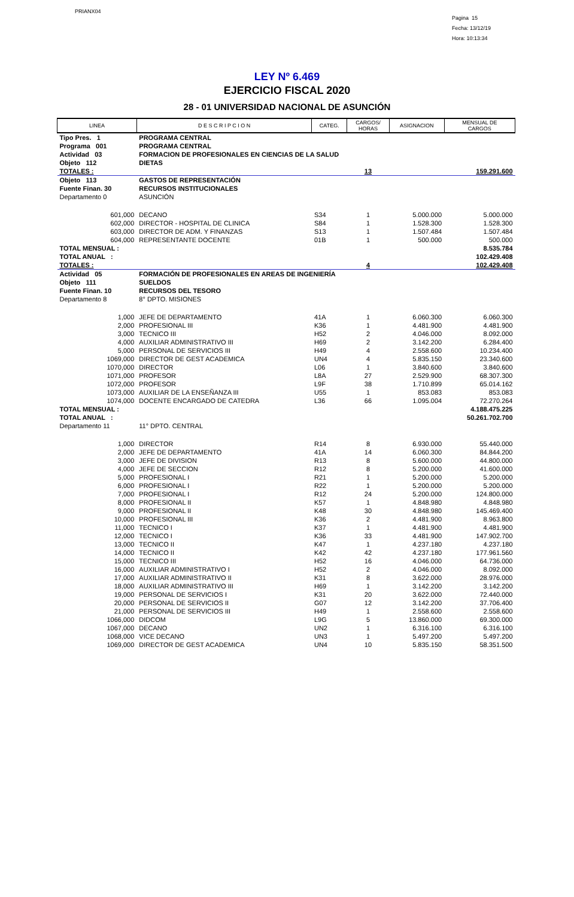PRIANX04
Pagina 15
Fecha: 13/12/19
Hora: 10:13:34
LEY Nº 6.469
EJERCICIO FISCAL 2020
28 - 01 UNIVERSIDAD NACIONAL DE ASUNCIÓN
| LINEA | D E S C R I P C I O N | CATEG. | CARGOS/ HORAS | ASIGNACION | MENSUAL DE CARGOS |
| --- | --- | --- | --- | --- | --- |
| Tipo Pres. 1 | PROGRAMA CENTRAL | | | | |
| Programa 001 | PROGRAMA CENTRAL | | | | |
| Actividad 03 | FORMACION DE PROFESIONALES EN CIENCIAS DE LA SALUD | | | | |
| Objeto 112 | DIETAS | | | | |
| TOTALES : | | | 13 | | 159.291.600 |
| Objeto 113 | GASTOS DE REPRESENTACIÓN | | | | |
| Fuente Finan. 30 | RECURSOS INSTITUCIONALES | | | | |
| Departamento 0 | ASUNCIÓN | | | | |
| 601,000 | DECANO | S34 | 1 | 5.000.000 | 5.000.000 |
| 602,000 | DIRECTOR - HOSPITAL DE CLINICA | S84 | 1 | 1.528.300 | 1.528.300 |
| 603,000 | DIRECTOR DE ADM. Y FINANZAS | S13 | 1 | 1.507.484 | 1.507.484 |
| 604,000 | REPRESENTANTE DOCENTE | 01B | 1 | 500.000 | 500.000 |
| TOTAL MENSUAL : | | | | | 8.535.784 |
| TOTAL ANUAL : | | | | | 102.429.408 |
| TOTALES : | | | 4 | | 102.429.408 |
| Actividad 05 | FORMACIÓN DE PROFESIONALES EN AREAS DE INGENIERÍA | | | | |
| Objeto 111 | SUELDOS | | | | |
| Fuente Finan. 10 | RECURSOS DEL TESORO | | | | |
| Departamento 8 | 8° DPTO. MISIONES | | | | |
| 1,000 | JEFE DE DEPARTAMENTO | 41A | 1 | 6.060.300 | 6.060.300 |
| 2,000 | PROFESIONAL III | K36 | 1 | 4.481.900 | 4.481.900 |
| 3,000 | TECNICO III | H52 | 2 | 4.046.000 | 8.092.000 |
| 4,000 | AUXILIAR ADMINISTRATIVO III | H69 | 2 | 3.142.200 | 6.284.400 |
| 5,000 | PERSONAL DE SERVICIOS III | H49 | 4 | 2.558.600 | 10.234.400 |
| 1069,000 | DIRECTOR DE GEST ACADEMICA | UN4 | 4 | 5.835.150 | 23.340.600 |
| 1070,000 | DIRECTOR | L06 | 1 | 3.840.600 | 3.840.600 |
| 1071,000 | PROFESOR | L8A | 27 | 2.529.900 | 68.307.300 |
| 1072,000 | PROFESOR | L9F | 38 | 1.710.899 | 65.014.162 |
| 1073,000 | AUXILIAR DE LA ENSEÑANZA III | U55 | 1 | 853.083 | 853.083 |
| 1074,000 | DOCENTE ENCARGADO DE CATEDRA | L36 | 66 | 1.095.004 | 72.270.264 |
| TOTAL MENSUAL : | | | | | 4.188.475.225 |
| TOTAL ANUAL : | | | | | 50.261.702.700 |
| Departamento 11 | 11° DPTO. CENTRAL | | | | |
| 1,000 | DIRECTOR | R14 | 8 | 6.930.000 | 55.440.000 |
| 2,000 | JEFE DE DEPARTAMENTO | 41A | 14 | 6.060.300 | 84.844.200 |
| 3,000 | JEFE DE DIVISION | R13 | 8 | 5.600.000 | 44.800.000 |
| 4,000 | JEFE DE SECCION | R12 | 8 | 5.200.000 | 41.600.000 |
| 5,000 | PROFESIONAL I | R21 | 1 | 5.200.000 | 5.200.000 |
| 6,000 | PROFESIONAL I | R22 | 1 | 5.200.000 | 5.200.000 |
| 7,000 | PROFESIONAL I | R12 | 24 | 5.200.000 | 124.800.000 |
| 8,000 | PROFESIONAL II | K57 | 1 | 4.848.980 | 4.848.980 |
| 9,000 | PROFESIONAL II | K48 | 30 | 4.848.980 | 145.469.400 |
| 10,000 | PROFESIONAL III | K36 | 2 | 4.481.900 | 8.963.800 |
| 11,000 | TECNICO I | K37 | 1 | 4.481.900 | 4.481.900 |
| 12,000 | TECNICO I | K36 | 33 | 4.481.900 | 147.902.700 |
| 13,000 | TECNICO II | K47 | 1 | 4.237.180 | 4.237.180 |
| 14,000 | TECNICO II | K42 | 42 | 4.237.180 | 177.961.560 |
| 15,000 | TECNICO III | H52 | 16 | 4.046.000 | 64.736.000 |
| 16,000 | AUXILIAR ADMINISTRATIVO I | H52 | 2 | 4.046.000 | 8.092.000 |
| 17,000 | AUXILIAR ADMINISTRATIVO II | K31 | 8 | 3.622.000 | 28.976.000 |
| 18,000 | AUXILIAR ADMINISTRATIVO III | H69 | 1 | 3.142.200 | 3.142.200 |
| 19,000 | PERSONAL DE SERVICIOS I | K31 | 20 | 3.622.000 | 72.440.000 |
| 20,000 | PERSONAL DE SERVICIOS II | G07 | 12 | 3.142.200 | 37.706.400 |
| 21,000 | PERSONAL DE SERVICIOS III | H49 | 1 | 2.558.600 | 2.558.600 |
| 1066,000 | DIDCOM | L9G | 5 | 13.860.000 | 69.300.000 |
| 1067,000 | DECANO | UN2 | 1 | 6.316.100 | 6.316.100 |
| 1068,000 | VICE DECANO | UN3 | 1 | 5.497.200 | 5.497.200 |
| 1069,000 | DIRECTOR DE GEST ACADEMICA | UN4 | 10 | 5.835.150 | 58.351.500 |